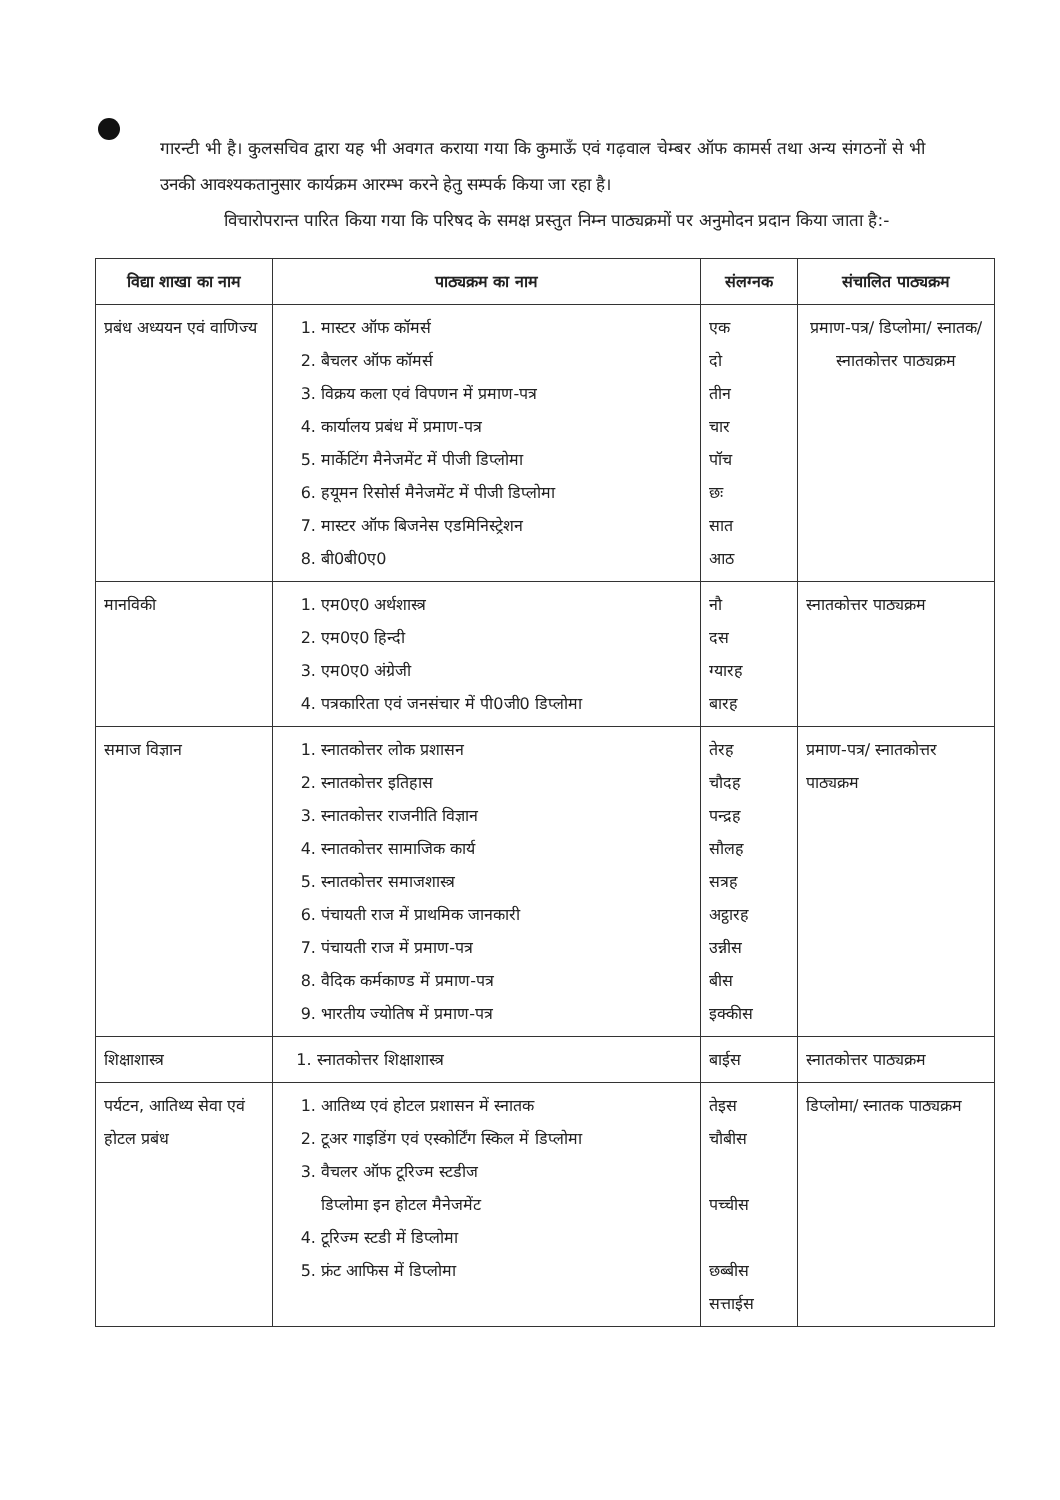गारन्टी भी है। कुलसचिव द्वारा यह भी अवगत कराया गया कि कुमाऊँ एवं गढ़वाल चेम्बर ऑफ कामर्स तथा अन्य संगठनों से भी उनकी आवश्यकतानुसार कार्यक्रम आरम्भ करने हेतु सम्पर्क किया जा रहा है।
विचारोपरान्त पारित किया गया कि परिषद के समक्ष प्रस्तुत निम्न पाठ्यक्रमों पर अनुमोदन प्रदान किया जाता है:-
| विद्या शाखा का नाम | पाठ्यक्रम का नाम | संलग्नक | संचालित पाठ्यक्रम |
| --- | --- | --- | --- |
| प्रबंध अध्ययन एवं वाणिज्य | 1. मास्टर ऑफ कॉमर्स 2. बैचलर ऑफ कॉमर्स 3. विक्रय कला एवं विपणन में प्रमाण-पत्र 4. कार्यालय प्रबंध में प्रमाण-पत्र 5. मार्केटिंग मैनेजमेंट में पीजी डिप्लोमा 6. हयूमन रिसोर्स मैनेजमेंट में पीजी डिप्लोमा 7. मास्टर ऑफ बिजनेस एडमिनिस्ट्रेशन 8. बी0बी0ए0 | एक दो तीन चार पॉच छः सात आठ | प्रमाण-पत्र/ डिप्लोमा/ स्नातक/ स्नातकोत्तर पाठ्यक्रम |
| मानविकी | 1. एम0ए0 अर्थशास्त्र 2. एम0ए0 हिन्दी 3. एम0ए0 अंग्रेजी 4. पत्रकारिता एवं जनसंचार में पी0जी0 डिप्लोमा | नौ दस ग्यारह बारह | स्नातकोत्तर पाठ्यक्रम |
| समाज विज्ञान | 1. स्नातकोत्तर लोक प्रशासन 2. स्नातकोत्तर इतिहास 3. स्नातकोत्तर राजनीति विज्ञान 4. स्नातकोत्तर सामाजिक कार्य 5. स्नातकोत्तर समाजशास्त्र 6. पंचायती राज में प्राथमिक जानकारी 7. पंचायती राज में प्रमाण-पत्र 8. वैदिक कर्मकाण्ड में प्रमाण-पत्र 9. भारतीय ज्योतिष में प्रमाण-पत्र | तेरह चौदह पन्द्रह सौलह सत्रह अट्ठारह उन्नीस बीस इक्कीस | प्रमाण-पत्र/ स्नातकोत्तर पाठ्यक्रम |
| शिक्षाशास्त्र | 1. स्नातकोत्तर शिक्षाशास्त्र | बाईस | स्नातकोत्तर पाठ्यक्रम |
| पर्यटन, आतिथ्य सेवा एवं होटल प्रबंध | 1. आतिथ्य एवं होटल प्रशासन में स्नातक 2. टूअर गाइडिंग एवं एस्कोर्टिंग स्किल में डिप्लोमा 3. वैचलर ऑफ टूरिज्म स्टडीज डिप्लोमा इन होटल मैनेजमेंट 4. टूरिज्म स्टडी में डिप्लोमा 5. फ्रंट आफिस में डिप्लोमा | तेइस चौबीस पच्चीस छब्बीस सत्ताईस | डिप्लोमा/ स्नातक पाठ्यक्रम |